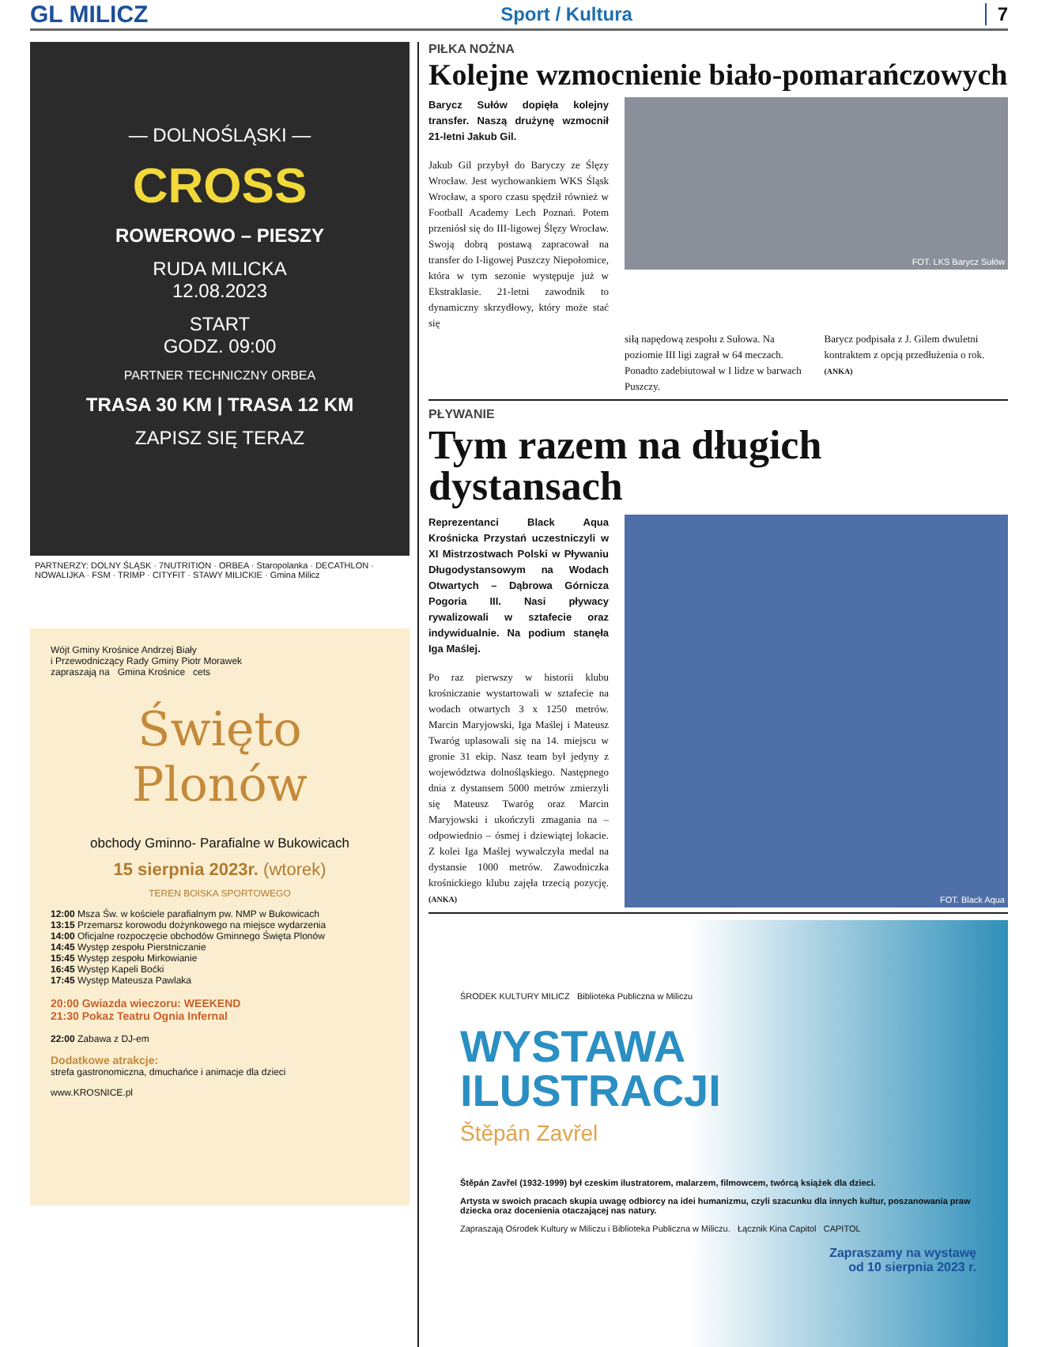GL MILICZ Sport / Kultura 7
— DOLNOŚLĄSKI —
CROSS
ROWEROWO – PIESZY
RUDA MILICKA
12.08.2023
START
GODZ. 09:00
PARTNER TECHNICZNY ORBEA
TRASA 30 KM | TRASA 12 KM
ZAPISZ SIĘ TERAZ
PARTNERZY: DOLNY ŚLĄSK · 7NUTRITION · ORBEA · Staropolanka · DECATHLON · NOWALIJKA · FSM · TRIMP · CITYFIT · STAWY MILICKIE · Gmina Milicz
Wójt Gminy Krośnice Andrzej Biały
i Przewodniczący Rady Gminy Piotr Morawek
zapraszają na Gmina Krośnice cets
Święto Plonów
obchody Gminno- Parafialne w Bukowicach
15 sierpnia 2023r. (wtorek)
TEREN BOISKA SPORTOWEGO
12:00 Msza Św. w kościele parafialnym pw. NMP w Bukowicach
13:15 Przemarsz korowodu dożynkowego na miejsce wydarzenia
14:00 Oficjalne rozpoczęcie obchodów Gminnego Święta Plonów
14:45 Występ zespołu Pierstniczanie
15:45 Występ zespołu Mirkowianie
16:45 Występ Kapeli Boćki
17:45 Występ Mateusza Pawlaka
20:00 Gwiazda wieczoru: WEEKEND
21:30 Pokaz Teatru Ognia Infernal
22:00 Zabawa z DJ-em
Dodatkowe atrakcje:
strefa gastronomiczna, dmuchańce i animacje dla dzieci
www.KROSNICE.pl
PIŁKA NOŻNA
Kolejne wzmocnienie biało-pomarańczowych
Barycz Sułów dopięła kolejny transfer. Naszą drużynę wzmocnił 21-letni Jakub Gil.
Jakub Gil przybył do Baryczy ze Ślęzy Wrocław. Jest wychowankiem WKS Śląsk Wrocław, a sporo czasu spędził również w Football Academy Lech Poznań. Potem przeniósł się do III-ligowej Ślęzy Wrocław. Swoją dobrą postawą zapracował na transfer do I-ligowej Puszczy Niepołomice, która w tym sezonie występuje już w Ekstraklasie. 21-letni zawodnik to dynamiczny skrzydłowy, który może stać się
FOT. LKS Barycz Sułów
siłą napędową zespołu z Sułowa. Na poziomie III ligi zagrał w 64 meczach. Ponadto zadebiutował w I lidze w barwach Puszczy.
Barycz podpisała z J. Gilem dwuletni kontraktem z opcją przedłużenia o rok. (ANKA)
PŁYWANIE
Tym razem na długich dystansach
Reprezentanci Black Aqua Krośnicka Przystań uczestniczyli w XI Mistrzostwach Polski w Pływaniu Długodystansowym na Wodach Otwartych – Dąbrowa Górnicza Pogoria III. Nasi pływacy rywalizowali w sztafecie oraz indywidualnie. Na podium stanęła Iga Maślej.
Po raz pierwszy w historii klubu krośniczanie wystartowali w sztafecie na wodach otwartych 3 x 1250 metrów. Marcin Maryjowski, Iga Maślej i Mateusz Twaróg uplasowali się na 14. miejscu w gronie 31 ekip. Nasz team był jedyny z województwa dolnośląskiego. Następnego dnia z dystansem 5000 metrów zmierzyli się Mateusz Twaróg oraz Marcin Maryjowski i ukończyli zmagania na – odpowiednio – ósmej i dziewiątej lokacie. Z kolei Iga Maślej wywalczyła medal na dystansie 1000 metrów. Zawodniczka krośnickiego klubu zajęła trzecią pozycję. (ANKA)
FOT. Black Aqua
ŚRODEK KULTURY MILICZ Biblioteka Publiczna w Miliczu
WYSTAWA
ILUSTRACJI
Štěpán Zavřel
Štěpán Zavřel (1932-1999) był czeskim ilustratorem, malarzem, filmowcem, twórcą książek dla dzieci.
Artysta w swoich pracach skupia uwagę odbiorcy na idei humanizmu, czyli szacunku dla innych kultur, poszanowania praw dziecka oraz docenienia otaczającej nas natury.
Zapraszają Ośrodek Kultury w Miliczu i Biblioteka Publiczna w Miliczu. Łącznik Kina Capitol CAPITOL
Zapraszamy na wystawę
od 10 sierpnia 2023 r.